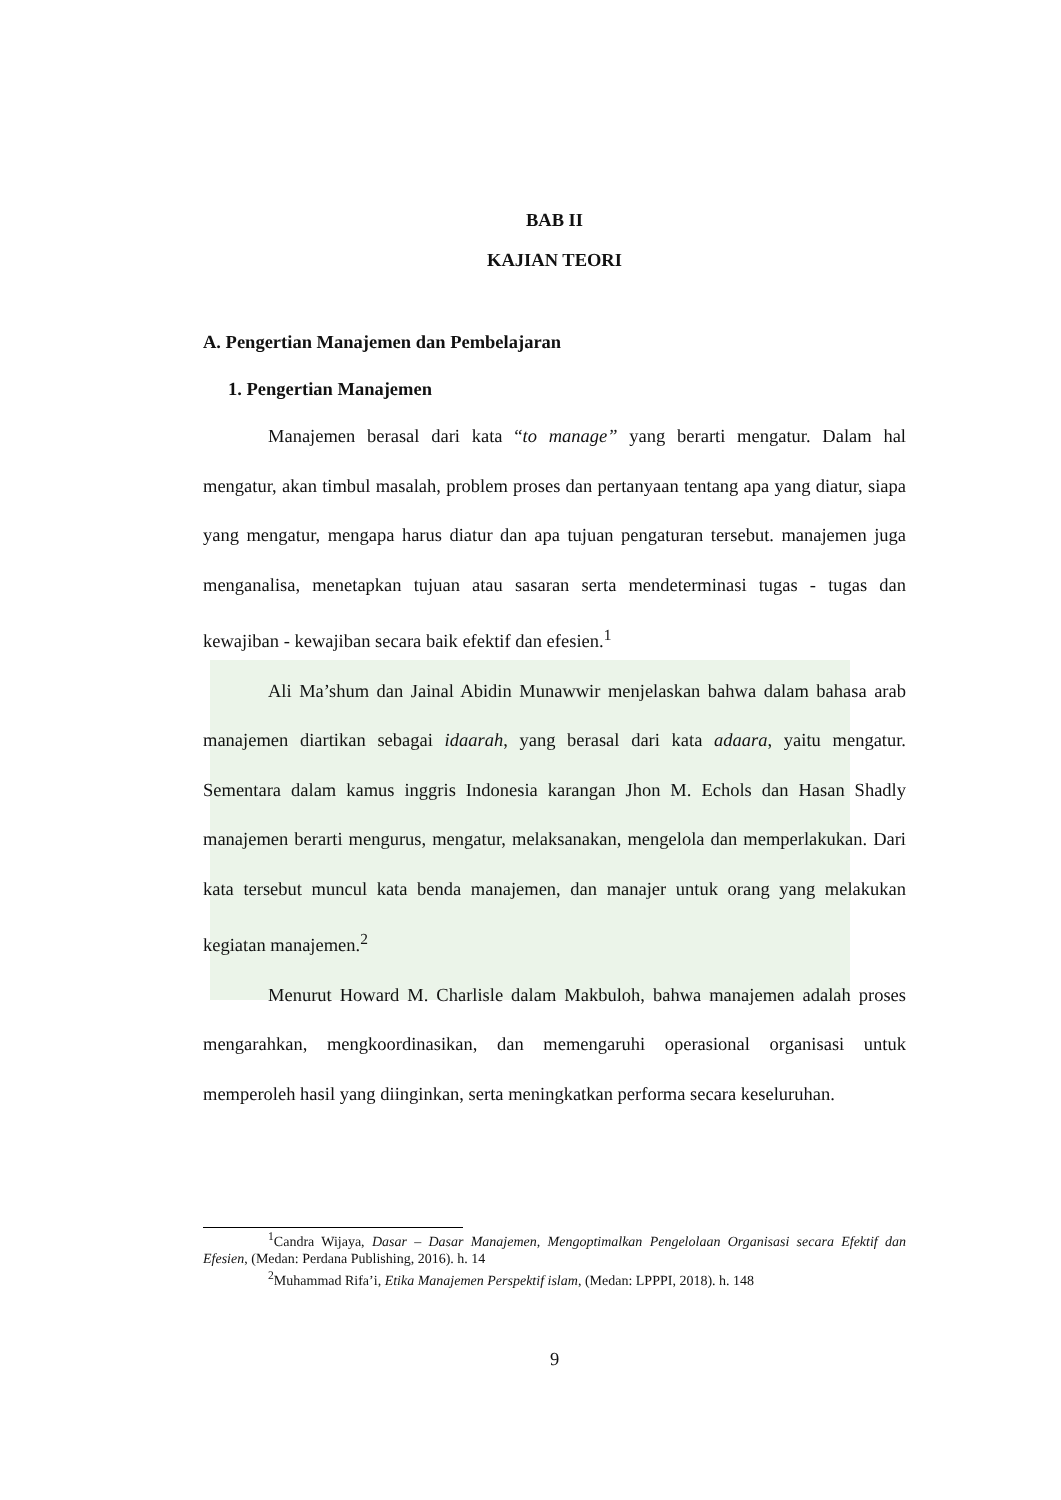BAB II
KAJIAN TEORI
A. Pengertian Manajemen dan Pembelajaran
1. Pengertian Manajemen
Manajemen berasal dari kata “to manage” yang berarti mengatur. Dalam hal mengatur, akan timbul masalah, problem proses dan pertanyaan tentang apa yang diatur, siapa yang mengatur, mengapa harus diatur dan apa tujuan pengaturan tersebut. manajemen juga menganalisa, menetapkan tujuan atau sasaran serta mendeterminasi tugas - tugas dan kewajiban - kewajiban secara baik efektif dan efesien.<sup>1</sup>
Ali Ma’shum dan Jainal Abidin Munawwir menjelaskan bahwa dalam bahasa arab manajemen diartikan sebagai idaarah, yang berasal dari kata adaara, yaitu mengatur. Sementara dalam kamus inggris Indonesia karangan Jhon M. Echols dan Hasan Shadly manajemen berarti mengurus, mengatur, melaksanakan, mengelola dan memperlakukan. Dari kata tersebut muncul kata benda manajemen, dan manajer untuk orang yang melakukan kegiatan manajemen.<sup>2</sup>
Menurut Howard M. Charlisle dalam Makbuloh, bahwa manajemen adalah proses mengarahkan, mengkoordinasikan, dan memengaruhi operasional organisasi untuk memperoleh hasil yang diinginkan, serta meningkatkan performa secara keseluruhan.
<sup>1</sup> Candra Wijaya, Dasar – Dasar Manajemen, Mengoptimalkan Pengelolaan Organisasi secara Efektif dan Efesien, (Medan: Perdana Publishing, 2016). h. 14
<sup>2</sup> Muhammad Rifa’i, Etika Manajemen Perspektif islam, (Medan: LPPPI, 2018). h. 148
9